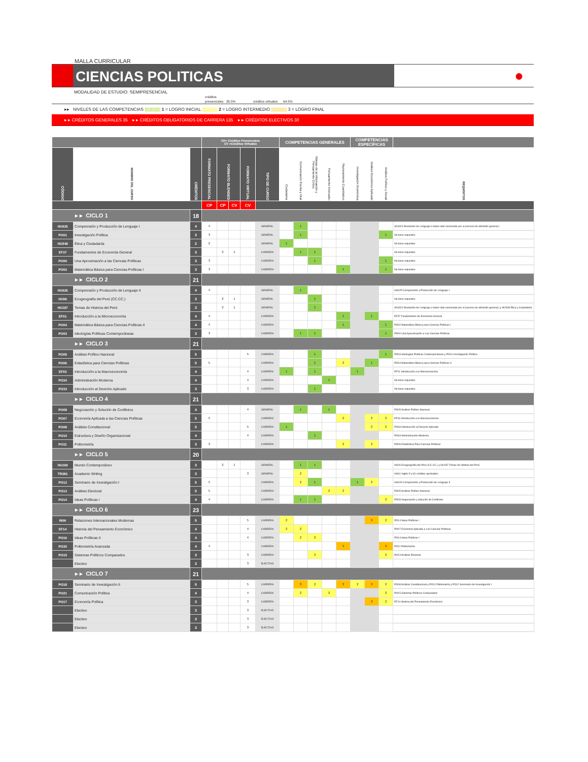MALLA CURRICULAR
CIENCIAS POLITICAS
●
MODALIDAD DE ESTUDIO: SEMIPRESENCIAL
créditos
presenciales 35.5% créditos virtuales 64.5%
▸▸ NIVELES DE LAS COMPETENCIAS |||||||||||||| 1 = LOGRO INICIAL |||||||||||||| 2 = LOGRO INTERMEDIO |||||||||||||| 3 = LOGRO FINAL
▸ ▸ CRÉDITOS GENERALES 35 ▸ ▸ CRÉDITOS OBLIGATORIOS DE CARRERA 135 ▸ ▸ CRÉDITOS ELECTIVOS 30
| | | | CP= Créditos Presenciales CV =Créditos Virtuales | | | | | COMPETENCIAS GENERALES | | | | | COMPETENCIAS ESPECÍFICAS | | | |
| --- | --- | --- | --- | --- | --- | --- | --- | --- | --- | --- | --- | --- | --- | --- | --- | --- |
| CÓDIGO | NOMBRE DEL CURSO | CRÉDITOS | FORMATO PRESENCIAL | FORMATO BLENDED | | FORMATO VIRTUAL | TIPO DE CURSO | Ciudadanía | Comunicación Escrita y Oral | Manejo de la Información y Pensamiento Crítico | Pensamiento Innovador | Razonamiento Cuantitativo | Investigación Económica | Análisis Económico Aplicado | Análisis Político y Social | REQUISITOS |
| | | | CP | CP | CV | CV | | | | | | | | | | |
| ▸ ▸ CICLO 1 | | 18 | | | | | | | | | | | | | | |
| HU625 | Comprensión y Producción de Lenguaje I | 4 | 4 | | | | GENERAL | | 1 | | | | | | | (HU624 Nivelación de Lenguaje o haber sido exonerado por el proceso de admisión general.) |
| PO01 | Investigación Política | 3 | 3 | | | | GENERAL | | 1 | | | | | | 1 | No tiene requisitos |
| HU548 | Ética y Ciudadanía | 2 | 2 | | | | GENERAL | 1 | | | | | | | | No tiene requisitos |
| EF37 | Fundamentos de Economía General | 3 | | 2 | 1 | | CARRERA | | 1 | 1 | | | | | | No tiene requisitos |
| PO00 | Una Aproximación a las Ciencias Políticas | 3 | 3 | | | | CARRERA | | | 1 | | | | | 1 | No tiene requisitos |
| PO02 | Matemática Básica para Ciencias Políticas I | 3 | 3 | | | | CARRERA | | | | | 1 | | | 1 | No tiene requisitos |
| ▸ ▸ CICLO 2 | | 21 | | | | | | | | | | | | | | |
| HU626 | Comprensión y Producción de Lenguaje II | 4 | 4 | | | | GENERAL | | 1 | | | | | | | HU625 Comprensión y Producción de Lenguaje I |
| HU06 | Ecogeografía del Perú (CC.CC.) | 3 | | 2 | 1 | | GENERAL | | | 1 | | | | | | No tiene requisitos |
| HU187 | Temas de Historia del Perú | 3 | | 2 | 1 | | GENERAL | | | 1 | | | | | | (HU624 Nivelación de Lenguaje o haber sido exonerado por el proceso de admisión general.) y HU548 Ética y Ciudadanía |
| EF01 | Introducción a la Microeconomía | 4 | 4 | | | | CARRERA | | | | | 1 | | 1 | | EF37 Fundamentos de Economía General |
| PO04 | Matemática Básica para Ciencias Políticas II | 4 | 4 | | | | CARRERA | | | | | 1 | | | 1 | PO02 Matemática Básica para Ciencias Políticas I |
| PO03 | Ideologías Políticas Contemporáneas | 3 | 3 | | | | CARRERA | | 1 | 1 | | | | | 1 | PO00 Una Aproximación a Las Ciencias Políticas |
| ▸ ▸ CICLO 3 | | 21 | | | | | | | | | | | | | | |
| PO05 | Análisis Político Nacional | 5 | | | | 5 | CARRERA | | | 1 | | | | | 1 | PO03 Ideologías Políticas Contemporáneas y PO01 Investigación Política |
| PO06 | Estadística para Ciencias Políticas | 5 | 5 | | | | CARRERA | | | 1 | | 2 | | 1 | | PO04 Matemática Básica para Ciencias Políticas II |
| EF03 | Introducción a la Macroeconomía | 4 | | | | 4 | CARRERA | 1 | | 1 | | | 1 | | | EF01 Introducción a la Microeconomía |
| PO34 | Administración Moderna | 4 | | | | 4 | CARRERA | | | | 1 | | | | | No tiene requisitos |
| PO33 | Introducción al Derecho Aplicado | 3 | | | | 3 | CARRERA | | | 1 | | | | | | No tiene requisitos |
| ▸ ▸ CICLO 4 | | 21 | | | | | | | | | | | | | | |
| PO09 | Negociación y Solución de Conflictos | 4 | | | | 4 | GENERAL | | 1 | | 1 | | | | | PO05 Análisis Político Nacional |
| PO07 | Economía Aplicada a las Ciencias Políticas | 5 | 5 | | | | CARRERA | | | | | 2 | | 2 | 2 | EF03 Introducción a la Macroeconomía |
| PO08 | Análisis Constitucional | 5 | | | | 5 | CARRERA | 1 | | | | | | 2 | 2 | PO33 Introducción al Derecho Aplicado |
| PO10 | Estructura y Diseño Organizacional | 4 | | | | 4 | CARRERA | | | 1 | | | | | | PO34 Administración Moderna |
| PO11 | Politometría | 3 | 3 | | | | CARRERA | | | | | 2 | | 2 | | PO06 Estadística Para Ciencias Políticas |
| ▸ ▸ CICLO 5 | | 20 | | | | | | | | | | | | | | |
| HU160 | Mundo Contemporáneo | 3 | | 2 | 1 | | GENERAL | | 1 | 1 | | | | | | HU06 Ecogeografía del Perú (CC.CC.) y HU187 Temas de Historia del Perú |
| TR281 | Academic Writing | 3 | | | | 3 | GENERAL | | 2 | | | | | | | HU61 Inglés 5 y 81 créditos aprobados |
| PO12 | Seminario de Investigación I | 5 | 5 | | | | CARRERA | | 2 | 1 | | | 1 | 2 | | HU626 Comprensión y Producción de Lenguaje II |
| PO13 | Análisis Electoral | 5 | 5 | | | | CARRERA | | | | 2 | 2 | | | | PO05 Análisis Político Nacional |
| PO14 | Ideas Políticas I | 4 | 4 | | | | CARRERA | | 1 | 1 | | | | | 2 | PO09 Negociación y Solución de Conflictos |
| ▸ ▸ CICLO 6 | | 23 | | | | | | | | | | | | | | |
| RI00 | Relaciones Internacionales Modernas | 5 | | | | 5 | CARRERA | 2 | | | | | | 3 | 2 | PO14 Ideas Políticas I |
| EF14 | Historia del Pensamiento Económico | 4 | | | | 4 | CARRERA | 2 | 2 | | | | | | | PO07 Economía Aplicada a Las Ciencias Políticas |
| PO16 | Ideas Políticas II | 4 | | | | 4 | CARRERA | | 2 | 2 | | | | | | PO14 Ideas Políticas I |
| PO30 | Politometría Avanzada | 4 | 4 | | | | CARRERA | | | | | 3 | | | 3 | PO11 Politometría |
| PO15 | Sistemas Políticos Comparados | 3 | | | | 3 | CARRERA | | | 2 | | | | | 2 | PO13 Análisis Electoral |
| | Electivo | 3 | | | | 3 | ELECTIVO | | | | | | | | | |
| ▸ ▸ CICLO 7 | | 21 | | | | | | | | | | | | | | |
| PO18 | Seminario de Investigación II | 5 | | | | 5 | CARRERA | | 3 | 2 | | 3 | 2 | 3 | 2 | PO08 Análisis Constitucional y PO11 Politometría y PO12 Seminario de Investigación I |
| PO21 | Comunicación Política | 4 | | | | 4 | CARRERA | | 2 | | 2 | | | | 2 | PO15 Sistemas Políticos Comparados |
| PO17 | Economía Política | 3 | | | | 3 | CARRERA | | | | | | | 3 | 2 | EF14 Historia del Pensamiento Económico |
| | Electivo | 3 | | | | 3 | ELECTIVO | | | | | | | | | |
| | Electivo | 3 | | | | 3 | ELECTIVO | | | | | | | | | |
| | Electivo | 3 | | | | 3 | ELECTIVO | | | | | | | | | |